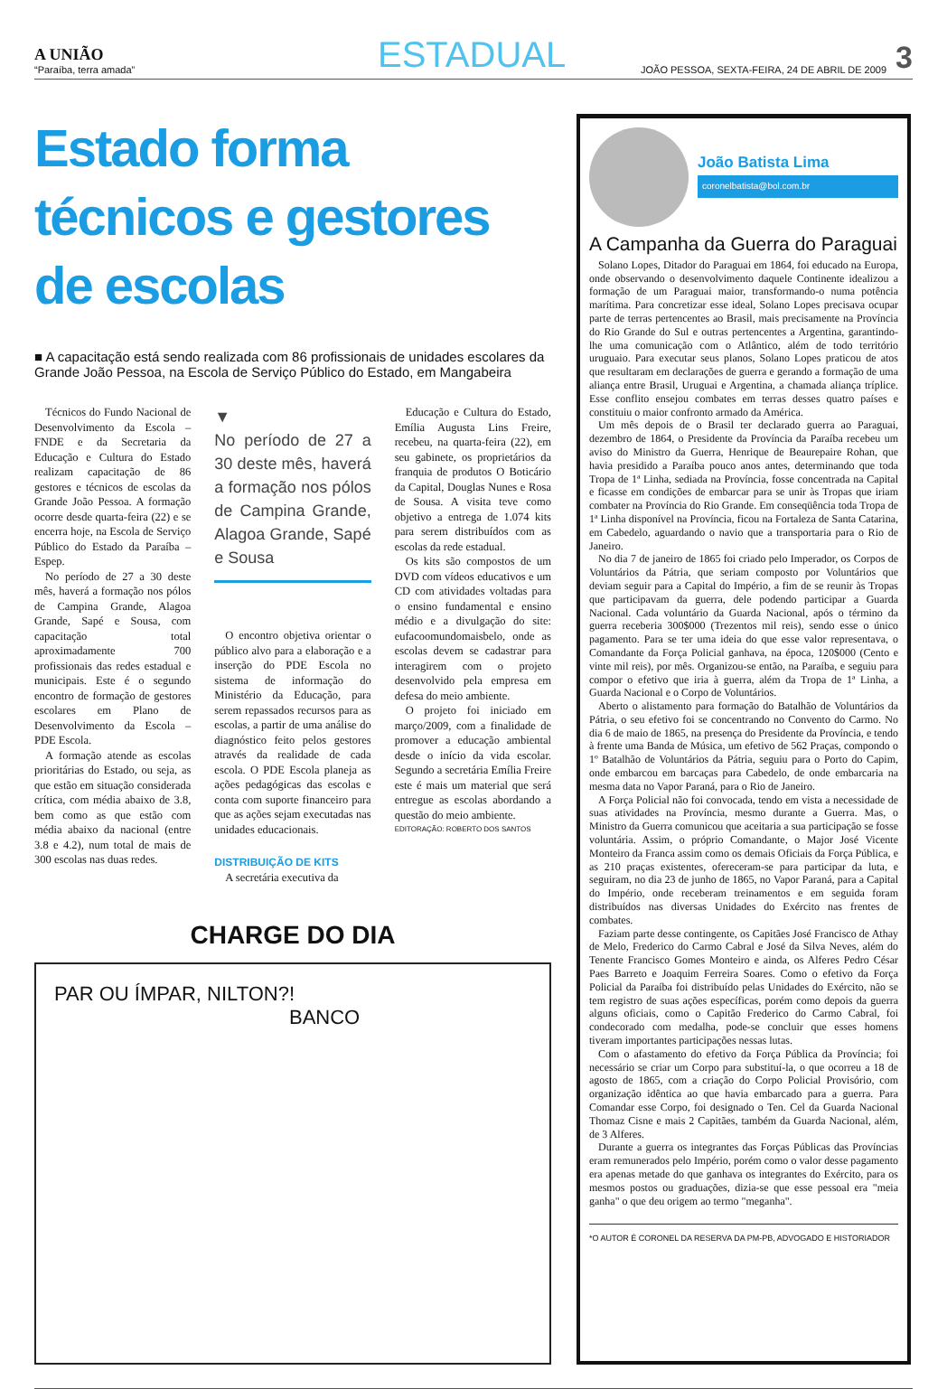A UNIÃO
“Paraíba, terra amada”
ESTADUAL
JOÃO PESSOA, SEXTA-FEIRA, 24 DE ABRIL DE 2009
3
Estado forma técnicos e gestores de escolas
■ A capacitação está sendo realizada com 86 profissionais de unidades escolares da Grande João Pessoa, na Escola de Serviço Público do Estado, em Mangabeira
Técnicos do Fundo Nacional de Desenvolvimento da Escola – FNDE e da Secretaria da Educação e Cultura do Estado realizam capacitação de 86 gestores e técnicos de escolas da Grande João Pessoa. A formação ocorre desde quarta-feira (22) e se encerra hoje, na Escola de Serviço Público do Estado da Paraíba – Espep.
No período de 27 a 30 deste mês, haverá a formação nos pólos de Campina Grande, Alagoa Grande, Sapé e Sousa, com capacitação total aproximadamente 700 profissionais das redes estadual e municipais. Este é o segundo encontro de formação de gestores escolares em Plano de Desenvolvimento da Escola – PDE Escola.
A formação atende as escolas prioritárias do Estado, ou seja, as que estão em situação considerada crítica, com média abaixo de 3.8, bem como as que estão com média abaixo da nacional (entre 3.8 e 4.2), num total de mais de 300 escolas nas duas redes.
▼
No período de 27 a 30 deste mês, haverá a formação nos pólos de Campina Grande, Alagoa Grande, Sapé e Sousa
O encontro objetiva orientar o público alvo para a elaboração e a inserção do PDE Escola no sistema de informação do Ministério da Educação, para serem repassados recursos para as escolas, a partir de uma análise do diagnóstico feito pelos gestores através da realidade de cada escola. O PDE Escola planeja as ações pedagógicas das escolas e conta com suporte financeiro para que as ações sejam executadas nas unidades educacionais.
DISTRIBUIÇÃO DE KITS
A secretária executiva da
Educação e Cultura do Estado, Emília Augusta Lins Freire, recebeu, na quarta-feira (22), em seu gabinete, os proprietários da franquia de produtos O Boticário da Capital, Douglas Nunes e Rosa de Sousa. A visita teve como objetivo a entrega de 1.074 kits para serem distribuídos com as escolas da rede estadual.
Os kits são compostos de um DVD com vídeos educativos e um CD com atividades voltadas para o ensino fundamental e ensino médio e a divulgação do site: eufacoomundomaisbelo, onde as escolas devem se cadastrar para interagirem com o projeto desenvolvido pela empresa em defesa do meio ambiente.
O projeto foi iniciado em março/2009, com a finalidade de promover a educação ambiental desde o início da vida escolar. Segundo a secretária Emília Freire este é mais um material que será entregue as escolas abordando a questão do meio ambiente.
EDITORAÇÃO: ROBERTO DOS SANTOS
CHARGE DO DIA
PAR OU ÍMPAR, NILTON?! BANCO
João Batista Lima
coronelbatista@bol.com.br
A Campanha da Guerra do Paraguai
Solano Lopes, Ditador do Paraguai em 1864, foi educado na Europa, onde observando o desenvolvimento daquele Continente idealizou a formação de um Paraguai maior, transformando-o numa potência marítima. Para concretizar esse ideal, Solano Lopes precisava ocupar parte de terras pertencentes ao Brasil, mais precisamente na Província do Rio Grande do Sul e outras pertencentes a Argentina, garantindo-lhe uma comunicação com o Atlântico, além de todo território uruguaio. Para executar seus planos, Solano Lopes praticou de atos que resultaram em declarações de guerra e gerando a formação de uma aliança entre Brasil, Uruguai e Argentina, a chamada aliança tríplice. Esse conflito ensejou combates em terras desses quatro países e constituiu o maior confronto armado da América.
Um mês depois de o Brasil ter declarado guerra ao Paraguai, dezembro de 1864, o Presidente da Província da Paraíba recebeu um aviso do Ministro da Guerra, Henrique de Beaurepaire Rohan, que havia presidido a Paraíba pouco anos antes, determinando que toda Tropa de 1ª Linha, sediada na Província, fosse concentrada na Capital e ficasse em condições de embarcar para se unir às Tropas que iriam combater na Província do Rio Grande. Em conseqüência toda Tropa de 1ª Linha disponível na Província, ficou na Fortaleza de Santa Catarina, em Cabedelo, aguardando o navio que a transportaria para o Rio de Janeiro.
No dia 7 de janeiro de 1865 foi criado pelo Imperador, os Corpos de Voluntários da Pátria, que seriam composto por Voluntários que deviam seguir para a Capital do Império, a fim de se reunir às Tropas que participavam da guerra, dele podendo participar a Guarda Nacional. Cada voluntário da Guarda Nacional, após o término da guerra receberia 300$000 (Trezentos mil reis), sendo esse o único pagamento. Para se ter uma ideia do que esse valor representava, o Comandante da Força Policial ganhava, na época, 120$000 (Cento e vinte mil reis), por mês. Organizou-se então, na Paraíba, e seguiu para compor o efetivo que iria à guerra, além da Tropa de 1ª Linha, a Guarda Nacional e o Corpo de Voluntários.
Aberto o alistamento para formação do Batalhão de Voluntários da Pátria, o seu efetivo foi se concentrando no Convento do Carmo. No dia 6 de maio de 1865, na presença do Presidente da Província, e tendo à frente uma Banda de Música, um efetivo de 562 Praças, compondo o 1º Batalhão de Voluntários da Pátria, seguiu para o Porto do Capim, onde embarcou em barcaças para Cabedelo, de onde embarcaria na mesma data no Vapor Paraná, para o Rio de Janeiro.
A Força Policial não foi convocada, tendo em vista a necessidade de suas atividades na Província, mesmo durante a Guerra. Mas, o Ministro da Guerra comunicou que aceitaria a sua participação se fosse voluntária. Assim, o próprio Comandante, o Major José Vicente Monteiro da Franca assim como os demais Oficiais da Força Pública, e as 210 praças existentes, ofereceram-se para participar da luta, e seguiram, no dia 23 de junho de 1865, no Vapor Paraná, para a Capital do Império, onde receberam treinamentos e em seguida foram distribuídos nas diversas Unidades do Exército nas frentes de combates.
Faziam parte desse contingente, os Capitães José Francisco de Athay de Melo, Frederico do Carmo Cabral e José da Silva Neves, além do Tenente Francisco Gomes Monteiro e ainda, os Alferes Pedro César Paes Barreto e Joaquim Ferreira Soares. Como o efetivo da Força Policial da Paraíba foi distribuído pelas Unidades do Exército, não se tem registro de suas ações específicas, porém como depois da guerra alguns oficiais, como o Capitão Frederico do Carmo Cabral, foi condecorado com medalha, pode-se concluir que esses homens tiveram importantes participações nessas lutas.
Com o afastamento do efetivo da Força Pública da Província; foi necessário se criar um Corpo para substituí-la, o que ocorreu a 18 de agosto de 1865, com a criação do Corpo Policial Provisório, com organização idêntica ao que havia embarcado para a guerra. Para Comandar esse Corpo, foi designado o Ten. Cel da Guarda Nacional Thomaz Cisne e mais 2 Capitães, também da Guarda Nacional, além, de 3 Alferes.
Durante a guerra os integrantes das Forças Públicas das Províncias eram remunerados pelo Império, porém como o valor desse pagamento era apenas metade do que ganhava os integrantes do Exército, para os mesmos postos ou graduações, dizia-se que esse pessoal era "meia ganha" o que deu origem ao termo "meganha".
*O AUTOR É CORONEL DA RESERVA DA PM-PB, ADVOGADO E HISTORIADOR